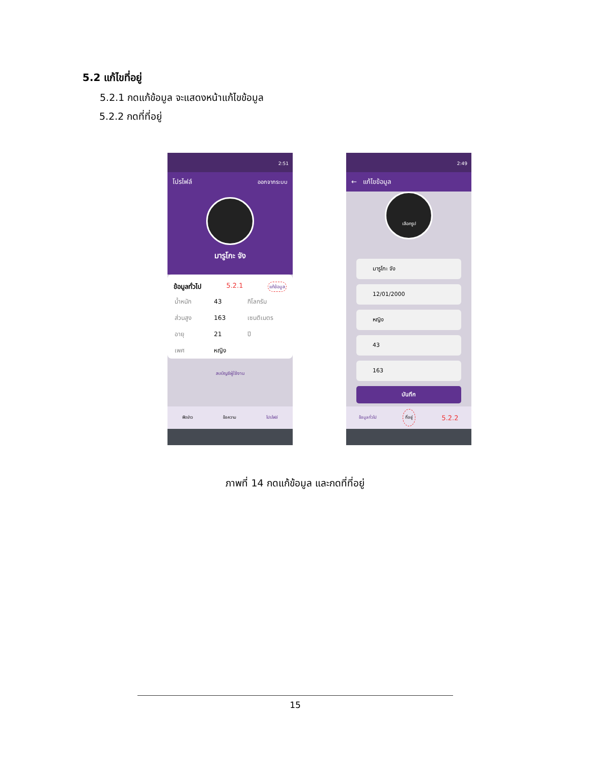5.2 แก้ไขที่อยู่
5.2.1 กดแก้ข้อมูล จะแสดงหน้าแก้ไขข้อมูล
5.2.2 กดที่ที่อยู่
2:51
โปรไฟล์ ออกจากระบบ
มารูโกะ จัง
ข้อมูลทั่วไป 5.2.1 แก้ข้อมูล
| น้ำหนัก | 43 | กิโลกรัม |
| ส่วนสูง | 163 | เซนติเมตร |
| อายุ | 21 | ปี |
| เพศ | หญิง | |
ลบบัญชีผู้ใช้งาน
ฟิดข่าว ข้อความ โปรไฟล์
2:49
← แก้ไขข้อมูล
เลือกรูป
มารูโกะ จัง
12/01/2000
หญิง
43
163
บันทึก
ข้อมูลทั่วไป ที่อยู่ 5.2.2
ภาพที่ 14 กดแก้ข้อมูล และกดที่ที่อยู่
15